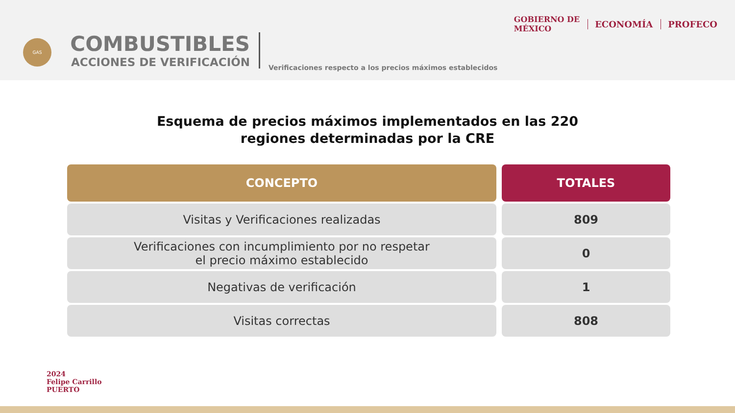GAS
COMBUSTIBLES
ACCIONES DE VERIFICACIÓN
Verificaciones respecto a los precios máximos establecidos
GOBIERNO DE
MÉXICO
ECONOMÍA PROFECO
Esquema de precios máximos implementados en las 220
regiones determinadas por la CRE
| CONCEPTO | TOTALES |
| --- | --- |
| Visitas y Verificaciones realizadas | 809 |
| Verificaciones con incumplimiento por no respetar el precio máximo establecido | 0 |
| Negativas de verificación | 1 |
| Visitas correctas | 808 |
2024
Felipe Carrillo
PUERTO